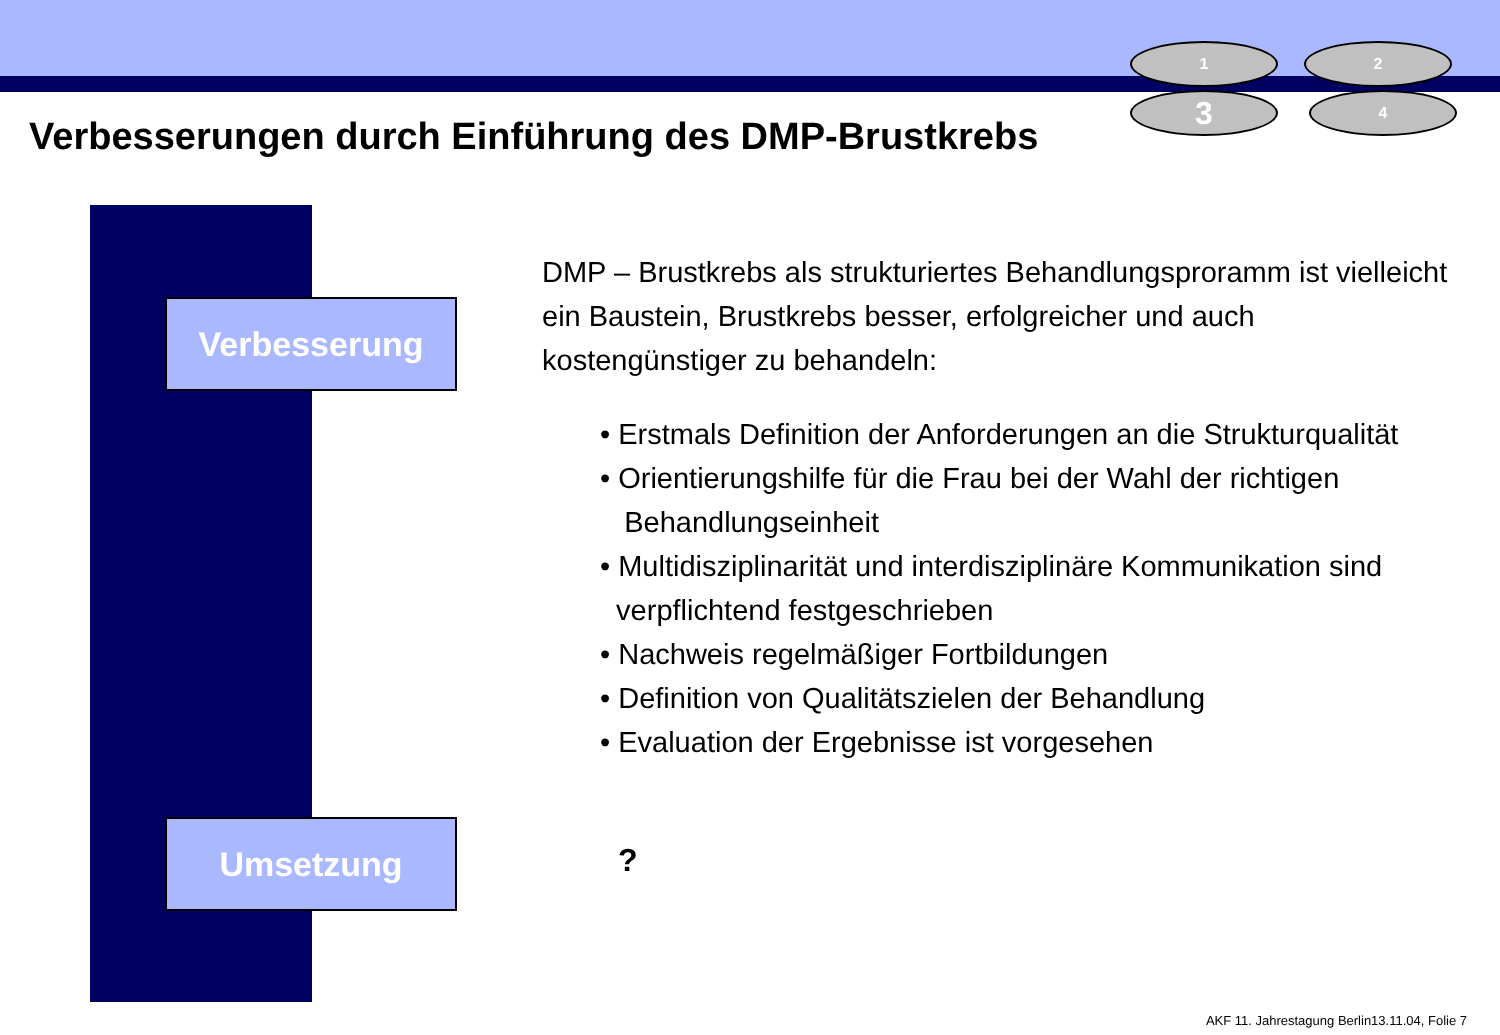1 2
3 4
Verbesserungen durch Einführung des DMP-Brustkrebs
Verbesserung
Umsetzung
DMP – Brustkrebs als strukturiertes Behandlungsproramm ist vielleicht ein Baustein, Brustkrebs besser, erfolgreicher und auch kostengünstiger zu behandeln:
• Erstmals Definition der Anforderungen an die Strukturqualität
• Orientierungshilfe für die Frau bei der Wahl der richtigen
Behandlungseinheit
• Multidisziplinarität und interdisziplinäre Kommunikation sind
verpflichtend festgeschrieben
• Nachweis regelmäßiger Fortbildungen
• Definition von Qualitätszielen der Behandlung
• Evaluation der Ergebnisse ist vorgesehen
?
AKF 11. Jahrestagung Berlin13.11.04, Folie 7